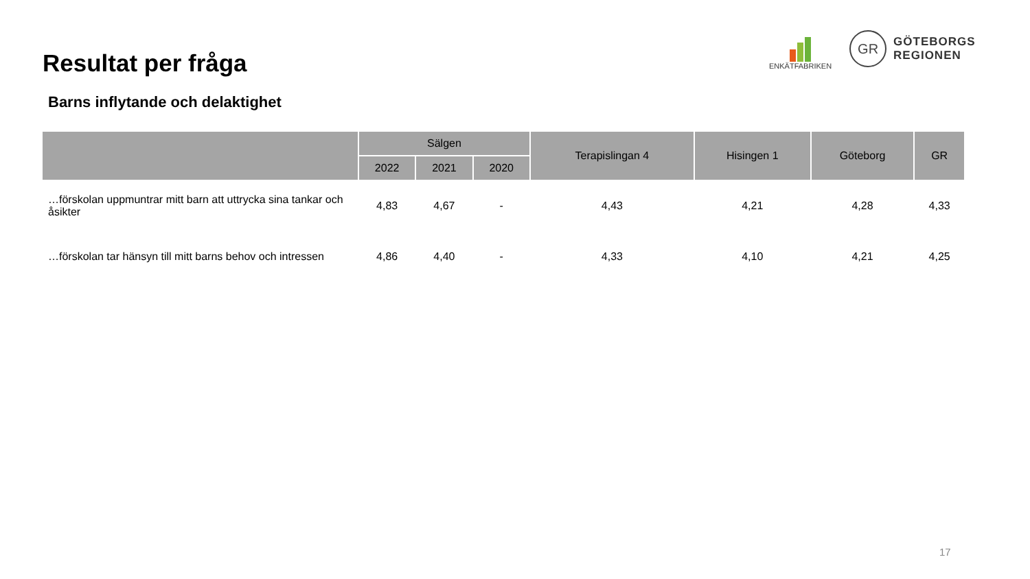Resultat per fråga
Barns inflytande och delaktighet
ENKÄTFABRIKEN
GR
GÖTEBORGS
REGIONEN
| | Sälgen | | | Terapislingan 4 | Hisingen 1 | Göteborg | GR |
| --- | --- | --- | --- | --- | --- | --- | --- |
| | 2022 | 2021 | 2020 | | | | |
| …förskolan uppmuntrar mitt barn att uttrycka sina tankar och åsikter | 4,83 | 4,67 | - | 4,43 | 4,21 | 4,28 | 4,33 |
| …förskolan tar hänsyn till mitt barns behov och intressen | 4,86 | 4,40 | - | 4,33 | 4,10 | 4,21 | 4,25 |
17